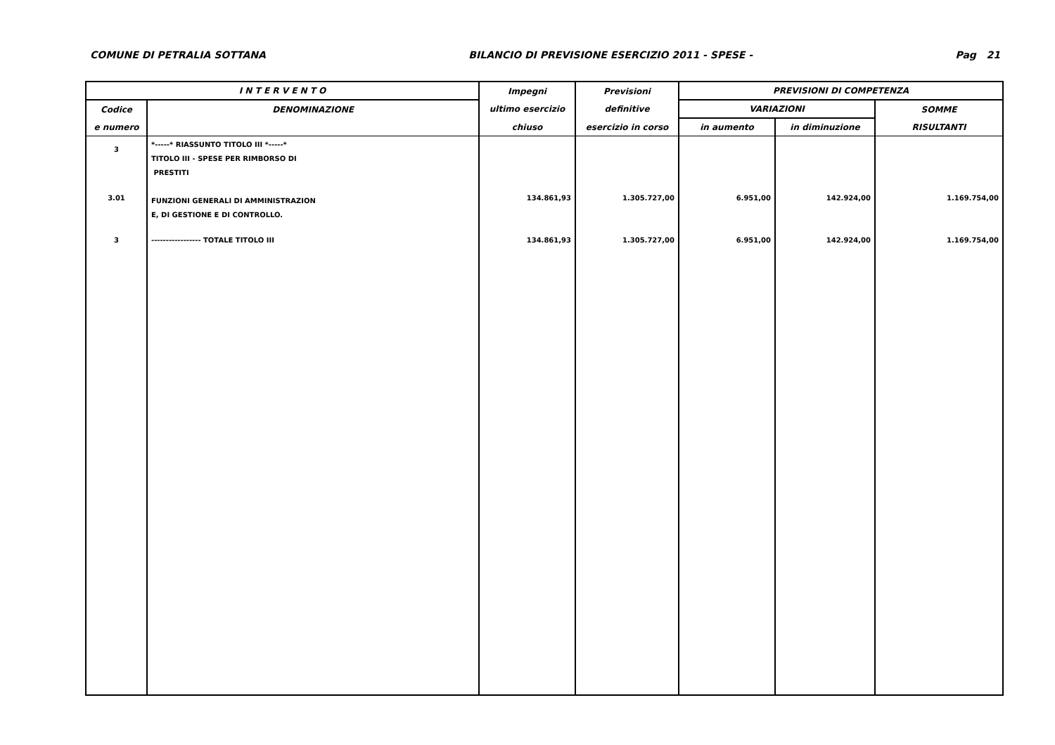COMUNE DI PETRALIA SOTTANA BILANCIO DI PREVISIONE ESERCIZIO 2011 - SPESE - Pag 21
| I N T E R V E N T O | | Impegni | Previsioni | PREVISIONI DI COMPETENZA | | |
| --- | --- | --- | --- | --- | --- | --- |
| Codice | DENOMINAZIONE | ultimo esercizio | definitive | VARIAZIONI | | SOMME |
| e numero | | chiuso | esercizio in corso | in aumento | in diminuzione | RISULTANTI |
| 3 | *-----* RIASSUNTO TITOLO III *-----* TITOLO III - SPESE PER RIMBORSO DI PRESTITI | | | | | |
| 3.01 | FUNZIONI GENERALI DI AMMINISTRAZION E, DI GESTIONE E DI CONTROLLO. | 134.861,93 | 1.305.727,00 | 6.951,00 | 142.924,00 | 1.169.754,00 |
| 3 | ----------------- TOTALE TITOLO III | 134.861,93 | 1.305.727,00 | 6.951,00 | 142.924,00 | 1.169.754,00 |